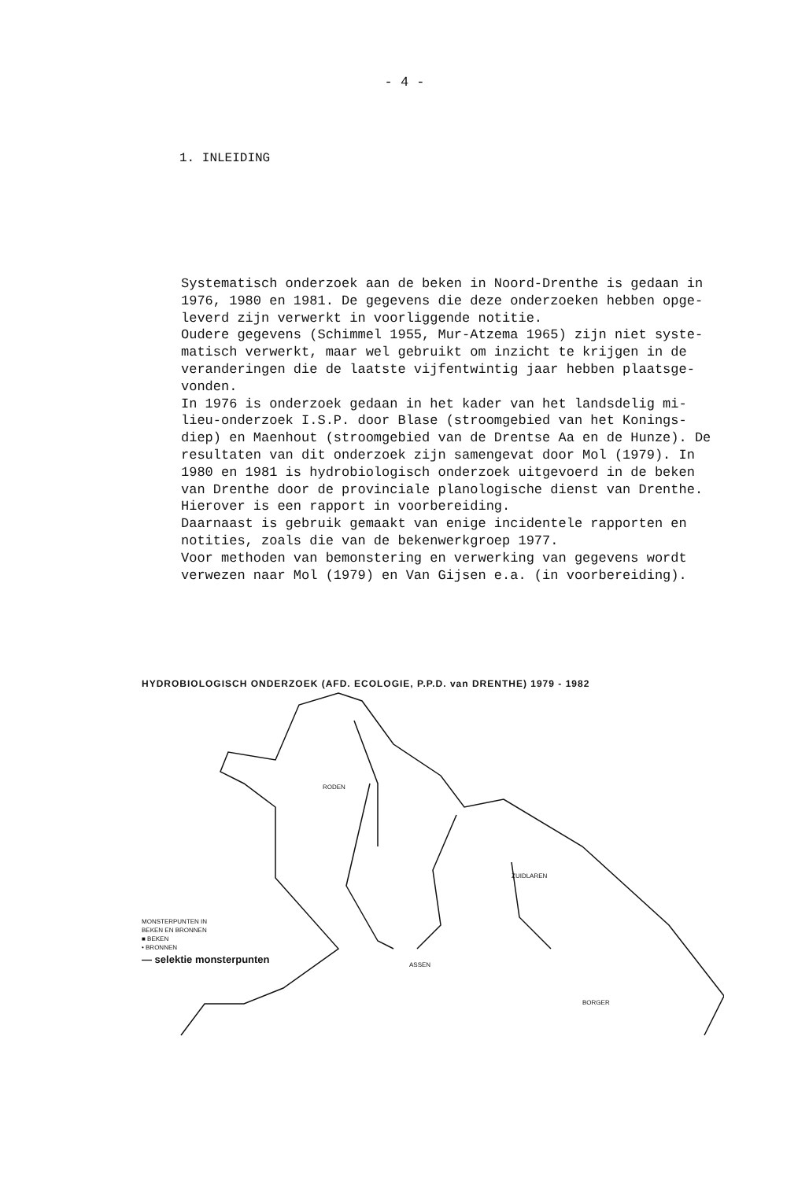- 4 -
1. INLEIDING
Systematisch onderzoek aan de beken in Noord-Drenthe is gedaan in 1976, 1980 en 1981. De gegevens die deze onderzoeken hebben opge- leverd zijn verwerkt in voorliggende notitie. Oudere gegevens (Schimmel 1955, Mur-Atzema 1965) zijn niet syste- matisch verwerkt, maar wel gebruikt om inzicht te krijgen in de veranderingen die de laatste vijfentwintig jaar hebben plaatsge- vonden. In 1976 is onderzoek gedaan in het kader van het landsdelig mi- lieu-onderzoek I.S.P. door Blase (stroomgebied van het Konings- diep) en Maenhout (stroomgebied van de Drentse Aa en de Hunze). De resultaten van dit onderzoek zijn samengevat door Mol (1979). In 1980 en 1981 is hydrobiologisch onderzoek uitgevoerd in de beken van Drenthe door de provinciale planologische dienst van Drenthe. Hierover is een rapport in voorbereiding. Daarnaast is gebruik gemaakt van enige incidentele rapporten en notities, zoals die van de bekenwerkgroep 1977. Voor methoden van bemonstering en verwerking van gegevens wordt verwezen naar Mol (1979) en Van Gijsen e.a. (in voorbereiding).
HYDROBIOLOGISCH ONDERZOEK (AFD. ECOLOGIE, P.P.D. van DRENTHE) 1979 - 1982
RODEN
ZUIDLAREN
ASSEN
BORGER
MONSTERPUNTEN IN
BEKEN EN BRONNEN
■ BEKEN
• BRONNEN
— selektie monsterpunten